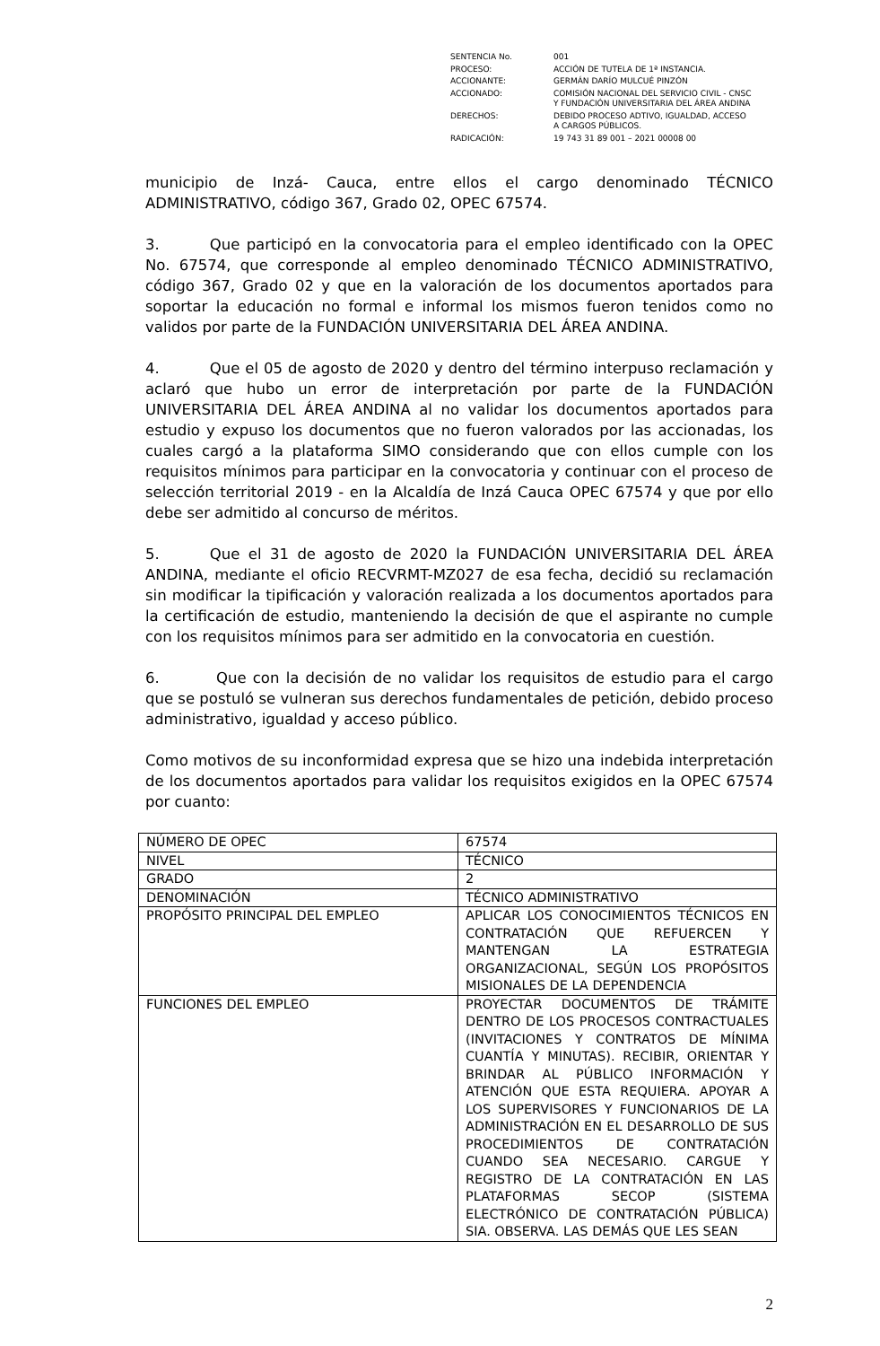| SENTENCIA No. | 001 |
| PROCESO: | ACCIÓN DE TUTELA DE 1ª INSTANCIA. |
| ACCIONANTE: | GERMÁN DARÍO MULCUÉ PINZÓN |
| ACCIONADO: | COMISIÓN NACIONAL DEL SERVICIO CIVIL - CNSC Y FUNDACIÓN UNIVERSITARIA DEL ÁREA ANDINA |
| DERECHOS: | DEBIDO PROCESO ADTIVO, IGUALDAD, ACCESO A CARGOS PÚBLICOS. |
| RADICACIÓN: | 19 743 31 89 001 – 2021 00008 00 |
municipio de Inzá- Cauca, entre ellos el cargo denominado TÉCNICO ADMINISTRATIVO, código 367, Grado 02, OPEC 67574.
3. Que participó en la convocatoria para el empleo identificado con la OPEC No. 67574, que corresponde al empleo denominado TÉCNICO ADMINISTRATIVO, código 367, Grado 02 y que en la valoración de los documentos aportados para soportar la educación no formal e informal los mismos fueron tenidos como no validos por parte de la FUNDACIÓN UNIVERSITARIA DEL ÁREA ANDINA.
4. Que el 05 de agosto de 2020 y dentro del término interpuso reclamación y aclaró que hubo un error de interpretación por parte de la FUNDACIÓN UNIVERSITARIA DEL ÁREA ANDINA al no validar los documentos aportados para estudio y expuso los documentos que no fueron valorados por las accionadas, los cuales cargó a la plataforma SIMO considerando que con ellos cumple con los requisitos mínimos para participar en la convocatoria y continuar con el proceso de selección territorial 2019 - en la Alcaldía de Inzá Cauca OPEC 67574 y que por ello debe ser admitido al concurso de méritos.
5. Que el 31 de agosto de 2020 la FUNDACIÓN UNIVERSITARIA DEL ÁREA ANDINA, mediante el oficio RECVRMT-MZ027 de esa fecha, decidió su reclamación sin modificar la tipificación y valoración realizada a los documentos aportados para la certificación de estudio, manteniendo la decisión de que el aspirante no cumple con los requisitos mínimos para ser admitido en la convocatoria en cuestión.
6. Que con la decisión de no validar los requisitos de estudio para el cargo que se postuló se vulneran sus derechos fundamentales de petición, debido proceso administrativo, igualdad y acceso público.
Como motivos de su inconformidad expresa que se hizo una indebida interpretación de los documentos aportados para validar los requisitos exigidos en la OPEC 67574 por cuanto:
| NÚMERO DE OPEC | 67574 |
| NIVEL | TÉCNICO |
| GRADO | 2 |
| DENOMINACIÓN | TÉCNICO ADMINISTRATIVO |
| PROPÓSITO PRINCIPAL DEL EMPLEO | APLICAR LOS CONOCIMIENTOS TÉCNICOS EN CONTRATACIÓN QUE REFUERCEN Y MANTENGAN LA ESTRATEGIA ORGANIZACIONAL, SEGÚN LOS PROPÓSITOS MISIONALES DE LA DEPENDENCIA |
| FUNCIONES DEL EMPLEO | PROYECTAR DOCUMENTOS DE TRÁMITE DENTRO DE LOS PROCESOS CONTRACTUALES (INVITACIONES Y CONTRATOS DE MÍNIMA CUANTÍA Y MINUTAS). RECIBIR, ORIENTAR Y BRINDAR AL PÚBLICO INFORMACIÓN Y ATENCIÓN QUE ESTA REQUIERA. APOYAR A LOS SUPERVISORES Y FUNCIONARIOS DE LA ADMINISTRACIÓN EN EL DESARROLLO DE SUS PROCEDIMIENTOS DE CONTRATACIÓN CUANDO SEA NECESARIO. CARGUE Y REGISTRO DE LA CONTRATACIÓN EN LAS PLATAFORMAS SECOP (SISTEMA ELECTRÓNICO DE CONTRATACIÓN PÚBLICA) SIA. OBSERVA. LAS DEMÁS QUE LES SEAN |
2